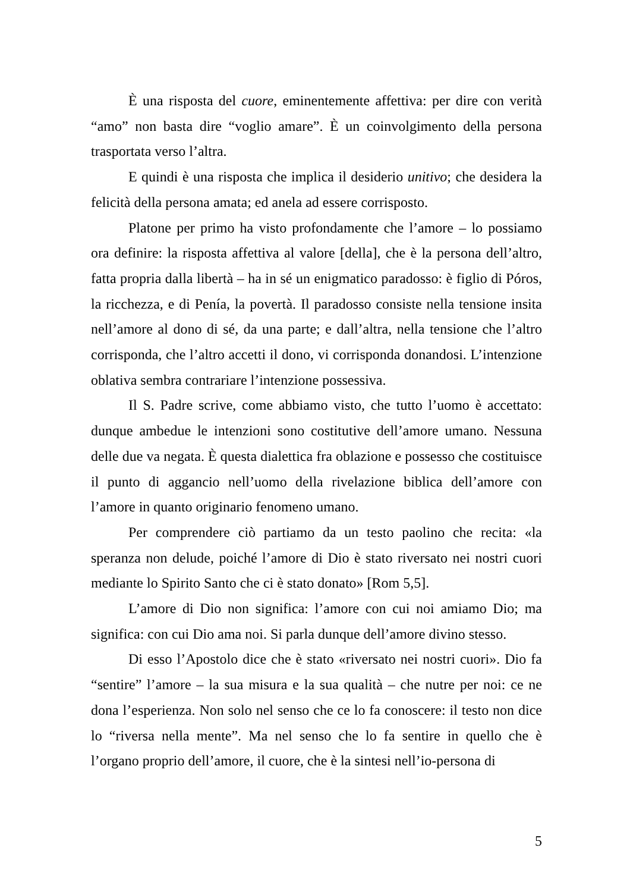È una risposta del cuore, eminentemente affettiva: per dire con verità “amo” non basta dire “voglio amare”. È un coinvolgimento della persona trasportata verso l’altra.
E quindi è una risposta che implica il desiderio unitivo; che desidera la felicità della persona amata; ed anela ad essere corrisposto.
Platone per primo ha visto profondamente che l’amore – lo possiamo ora definire: la risposta affettiva al valore [della], che è la persona dell’altro, fatta propria dalla libertà – ha in sé un enigmatico paradosso: è figlio di Póros, la ricchezza, e di Penía, la povertà. Il paradosso consiste nella tensione insita nell’amore al dono di sé, da una parte; e dall’altra, nella tensione che l’altro corrisponda, che l’altro accetti il dono, vi corrisponda donandosi. L’intenzione oblativa sembra contrariare l’intenzione possessiva.
Il S. Padre scrive, come abbiamo visto, che tutto l’uomo è accettato: dunque ambedue le intenzioni sono costitutive dell’amore umano. Nessuna delle due va negata. È questa dialettica fra oblazione e possesso che costituisce il punto di aggancio nell’uomo della rivelazione biblica dell’amore con l’amore in quanto originario fenomeno umano.
Per comprendere ciò partiamo da un testo paolino che recita: «la speranza non delude, poiché l’amore di Dio è stato riversato nei nostri cuori mediante lo Spirito Santo che ci è stato donato» [Rom 5,5].
L’amore di Dio non significa: l’amore con cui noi amiamo Dio; ma significa: con cui Dio ama noi. Si parla dunque dell’amore divino stesso.
Di esso l’Apostolo dice che è stato «riversato nei nostri cuori». Dio fa “sentire” l’amore – la sua misura e la sua qualità – che nutre per noi: ce ne dona l’esperienza. Non solo nel senso che ce lo fa conoscere: il testo non dice lo “riversa nella mente”. Ma nel senso che lo fa sentire in quello che è l’organo proprio dell’amore, il cuore, che è la sintesi nell’io-persona di
5